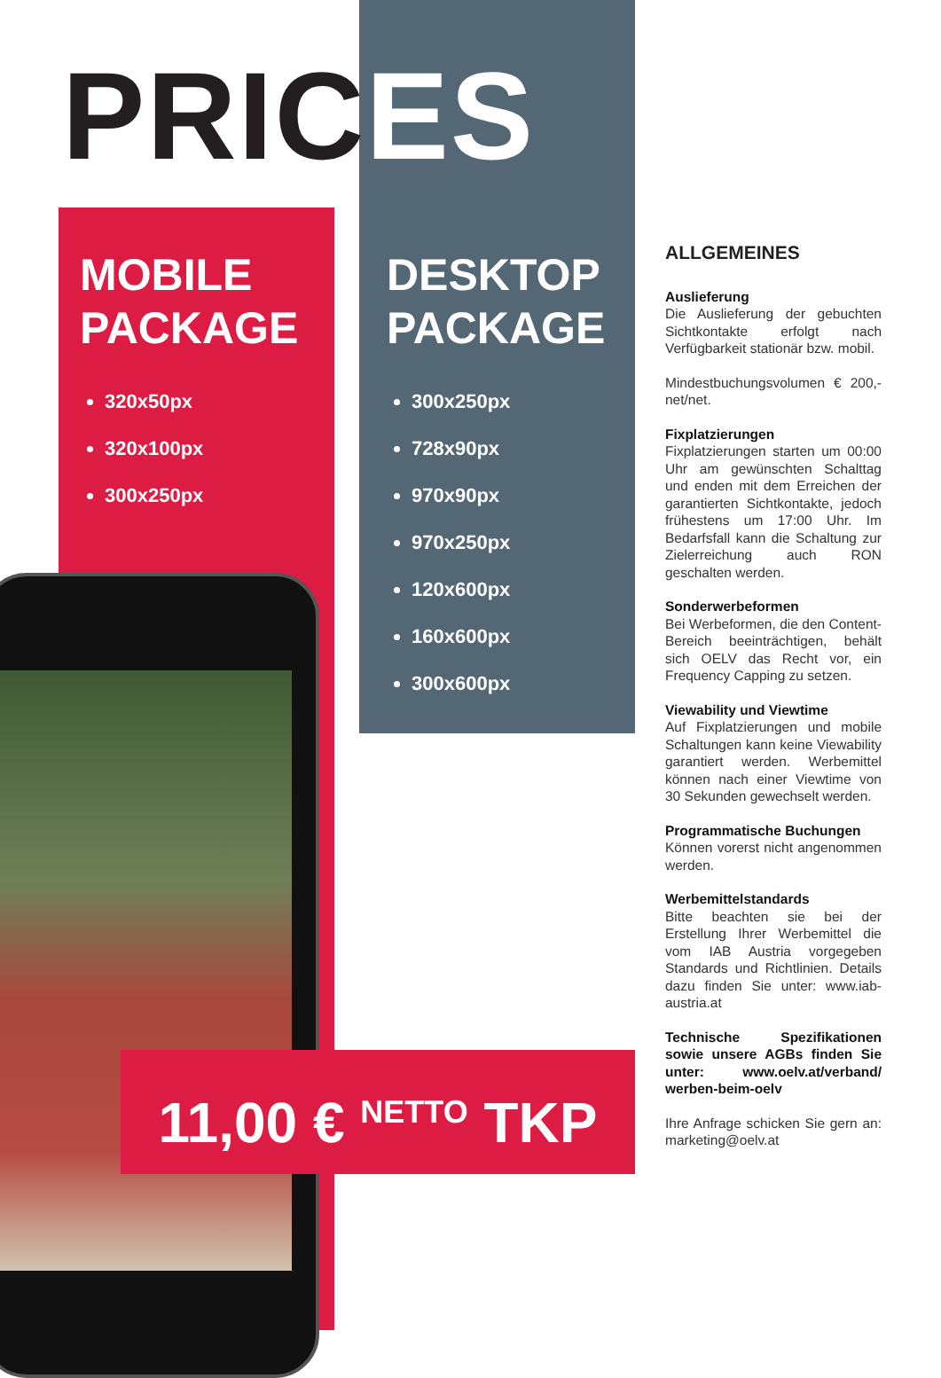PRICES
MOBILE
PACKAGE
320x50px
320x100px
300x250px
DESKTOP
PACKAGE
300x250px
728x90px
970x90px
970x250px
120x600px
160x600px
300x600px
11,00 € <sup>NETTO</sup> TKP
ALLGEMEINES
Auslieferung
Die Auslieferung der gebuchten Sichtkontakte erfolgt nach Verfügbarkeit stationär bzw. mobil.
Mindestbuchungsvolumen € 200,- net/net.
Fixplatzierungen
Fixplatzierungen starten um 00:00 Uhr am gewünschten Schalttag und enden mit dem Erreichen der garantierten Sichtkontakte, jedoch frühestens um 17:00 Uhr. Im Bedarfsfall kann die Schaltung zur Zielerreichung auch RON geschalten werden.
Sonderwerbeformen
Bei Werbeformen, die den Content-Bereich beeinträchtigen, behält sich OELV das Recht vor, ein Frequency Capping zu setzen.
Viewability und Viewtime
Auf Fixplatzierungen und mobile Schaltungen kann keine Viewability garantiert werden. Werbemittel können nach einer Viewtime von 30 Sekunden gewechselt werden.
Programmatische Buchungen
Können vorerst nicht angenommen werden.
Werbemittelstandards
Bitte beachten sie bei der Erstellung Ihrer Werbemittel die vom IAB Austria vorgegeben Standards und Richtlinien. Details dazu finden Sie unter: www.iab-austria.at
Technische Spezifikationen sowie unsere AGBs finden Sie unter: www.oelv.at/verband/ werben-beim-oelv
Ihre Anfrage schicken Sie gern an: marketing@oelv.at